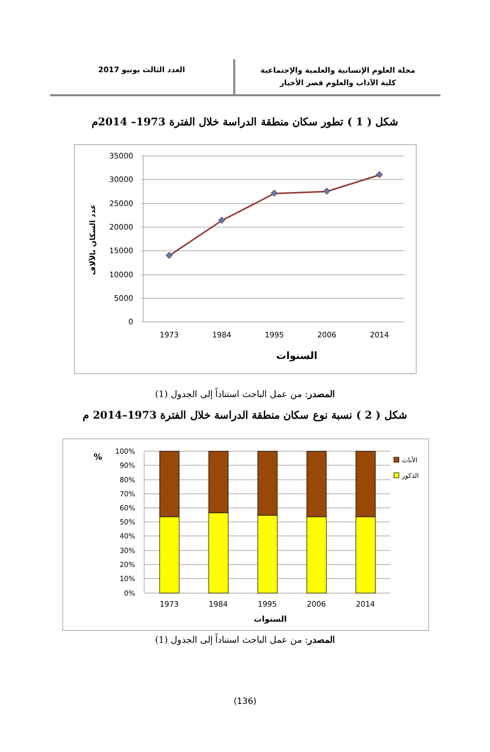مجلة العلوم الإنسانية والعلمية والإجتماعية
كلية الآداب والعلوم قصر الأخيار
العدد الثالث يونيو 2017
شكل ( 1 ) تطور سكان منطقة الدراسة خلال الفترة 1973– 2014م
35000
30000
25000
20000
15000
10000
5000
0
1973
1984
1995
2006
2014
السنوات
عدد السكان بالآلاف
المصدر: من عمل الباحث استناداً إلى الجدول (1)
شكل ( 2 ) نسبة نوع سكان منطقة الدراسة خلال الفترة 1973–2014 م
100%
90%
80%
70%
60%
50%
40%
30%
20%
10%
0%
%
الأناث
الذكور
1973
1984
1995
2006
2014
السنوات
المصدر: من عمل الباحث استناداً إلى الجدول (1)
(136)